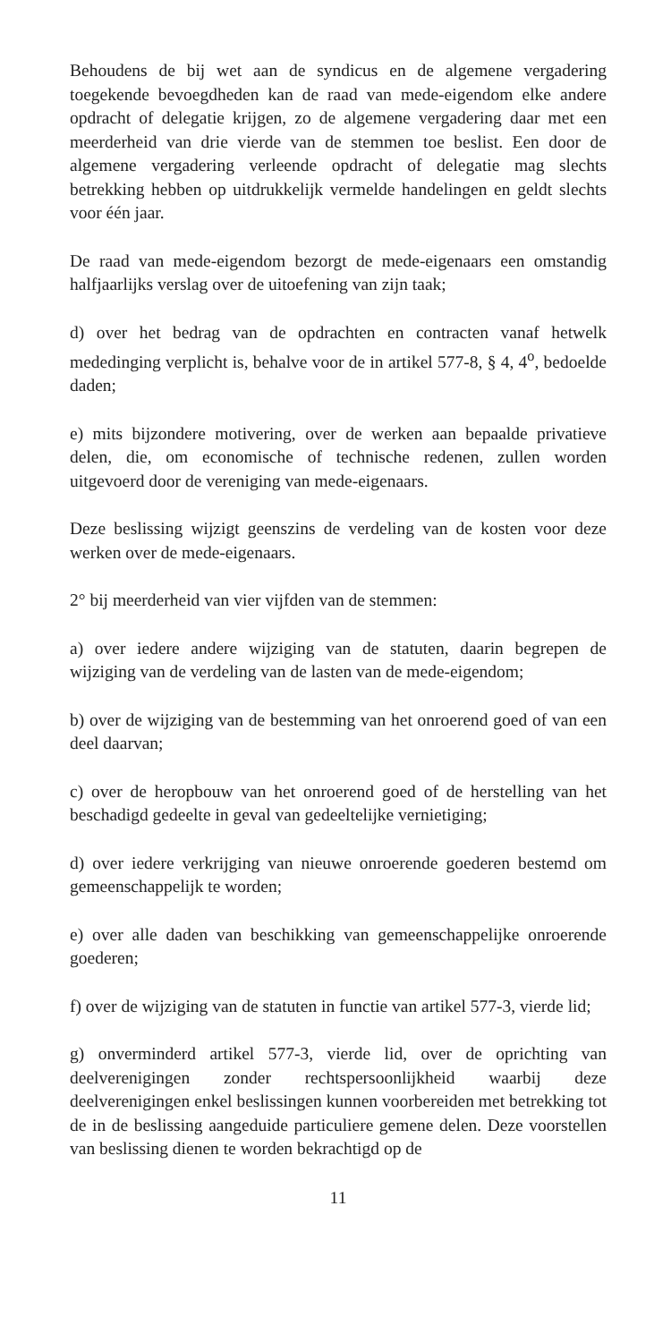Behoudens de bij wet aan de syndicus en de algemene vergadering toegekende bevoegdheden kan de raad van mede-eigendom elke andere opdracht of delegatie krijgen, zo de algemene vergadering daar met een meerderheid van drie vierde van de stemmen toe beslist. Een door de algemene vergadering verleende opdracht of delegatie mag slechts betrekking hebben op uitdrukkelijk vermelde handelingen en geldt slechts voor één jaar.
De raad van mede-eigendom bezorgt de mede-eigenaars een omstandig halfjaarlijks verslag over de uitoefening van zijn taak;
d) over het bedrag van de opdrachten en contracten vanaf hetwelk mededinging verplicht is, behalve voor de in artikel 577-8, § 4, 4<sup>o</sup>, bedoelde daden;
e) mits bijzondere motivering, over de werken aan bepaalde privatieve delen, die, om economische of technische redenen, zullen worden uitgevoerd door de vereniging van mede-eigenaars.
Deze beslissing wijzigt geenszins de verdeling van de kosten voor deze werken over de mede-eigenaars.
2° bij meerderheid van vier vijfden van de stemmen:
a) over iedere andere wijziging van de statuten, daarin begrepen de wijziging van de verdeling van de lasten van de mede-eigendom;
b) over de wijziging van de bestemming van het onroerend goed of van een deel daarvan;
c) over de heropbouw van het onroerend goed of de herstelling van het beschadigd gedeelte in geval van gedeeltelijke vernietiging;
d) over iedere verkrijging van nieuwe onroerende goederen bestemd om gemeenschappelijk te worden;
e) over alle daden van beschikking van gemeenschappelijke onroerende goederen;
f) over de wijziging van de statuten in functie van artikel 577-3, vierde lid;
g) onverminderd artikel 577-3, vierde lid, over de oprichting van deelverenigingen zonder rechtspersoonlijkheid waarbij deze deelverenigingen enkel beslissingen kunnen voorbereiden met betrekking tot de in de beslissing aangeduide particuliere gemene delen. Deze voorstellen van beslissing dienen te worden bekrachtigd op de
11